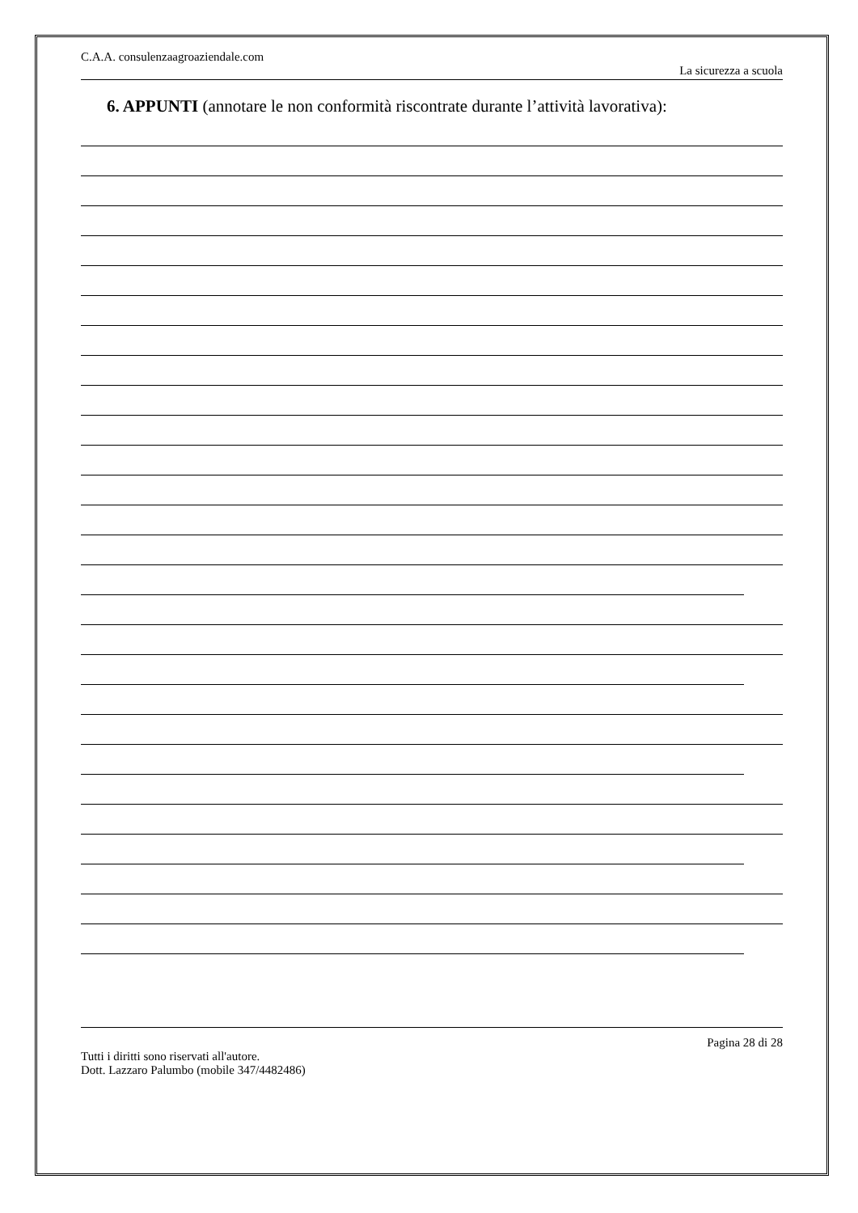C.A.A. consulenzaagroaziendale.com
La sicurezza a scuola
6. APPUNTI (annotare le non conformità riscontrate durante l’attività lavorativa):
Pagina 28 di 28
Tutti i diritti sono riservati all'autore.
Dott. Lazzaro Palumbo (mobile 347/4482486)